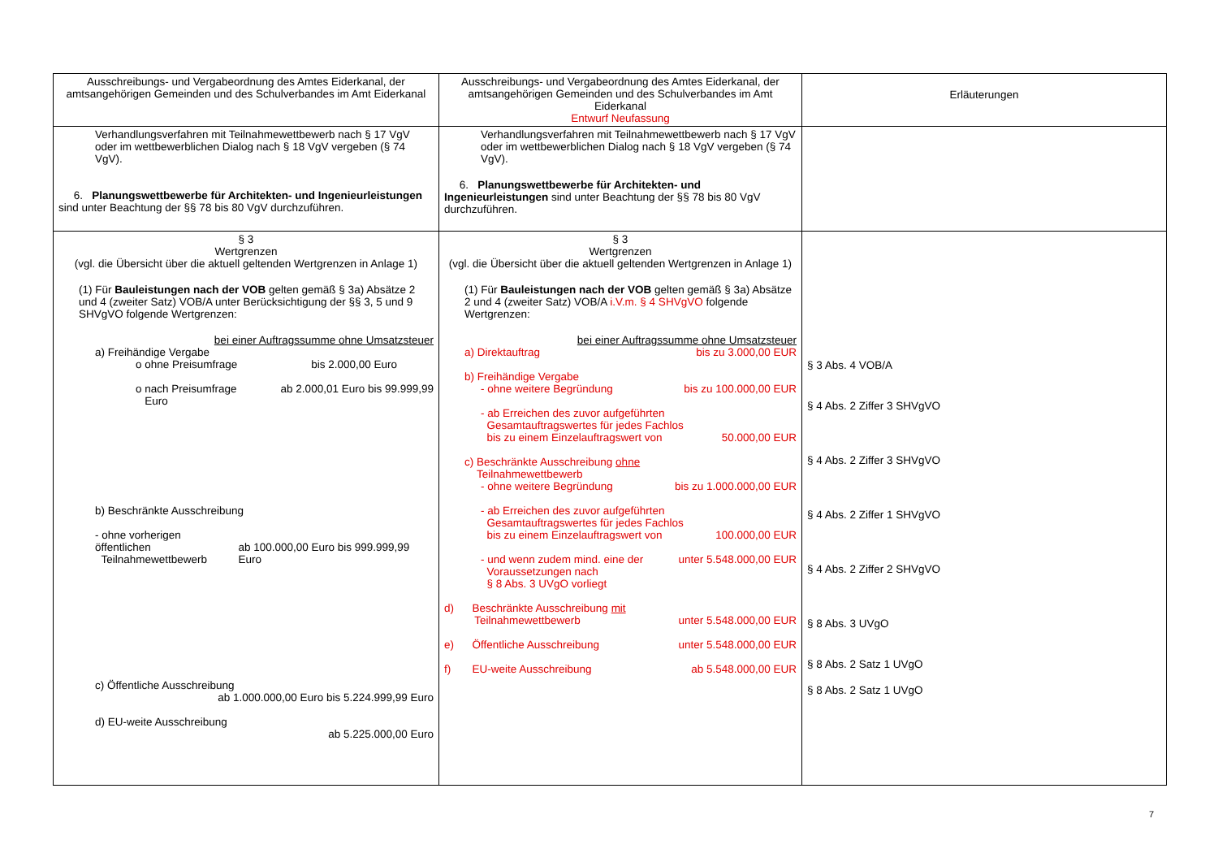| Ausschreibungs- und Vergabeordnung des Amtes Eiderkanal, der amtsangehörigen Gemeinden und des Schulverbandes im Amt Eiderkanal | Ausschreibungs- und Vergabeordnung des Amtes Eiderkanal, der amtsangehörigen Gemeinden und des Schulverbandes im Amt Eiderkanal Entwurf Neufassung | Erläuterungen |
| --- | --- | --- |
| Verhandlungsverfahren mit Teilnahmewettbewerb nach § 17 VgV oder im wettbewerblichen Dialog nach § 18 VgV vergeben (§ 74 VgV). 6. Planungswettbewerbe für Architekten- und Ingenieurleistungen sind unter Beachtung der §§ 78 bis 80 VgV durchzuführen. | Verhandlungsverfahren mit Teilnahmewettbewerb nach § 17 VgV oder im wettbewerblichen Dialog nach § 18 VgV vergeben (§ 74 VgV). 6. Planungswettbewerbe für Architekten- und Ingenieurleistungen sind unter Beachtung der §§ 78 bis 80 VgV durchzuführen. | |
| § 3 Wertgrenzen (vgl. die Übersicht über die aktuell geltenden Wertgrenzen in Anlage 1) (1) Für Bauleistungen nach der VOB gelten gemäß § 3a) Absätze 2 und 4 (zweiter Satz) VOB/A unter Berücksichtigung der §§ 3, 5 und 9 SHVgVO folgende Wertgrenzen: bei einer Auftragssumme ohne Umsatzsteuer a) Freihändige Vergabe o ohne Preisumfrage bis 2.000,00 Euro o nach Preisumfrage Euro ab 2.000,01 Euro bis 99.999,99 b) Beschränkte Ausschreibung - ohne vorherigen öffentlichen Teilnahmewettbewerb ab 100.000,00 Euro bis 999.999,99 Euro c) Öffentliche Ausschreibung ab 1.000.000,00 Euro bis 5.224.999,99 Euro d) EU-weite Ausschreibung ab 5.225.000,00 Euro | § 3 Wertgrenzen (vgl. die Übersicht über die aktuell geltenden Wertgrenzen in Anlage 1) (1) Für Bauleistungen nach der VOB gelten gemäß § 3a) Absätze 2 und 4 (zweiter Satz) VOB/A i.V.m. § 4 SHVgVO folgende Wertgrenzen: bei einer Auftragssumme ohne Umsatzsteuer a) Direktauftrag bis zu 3.000,00 EUR b) Freihändige Vergabe - ohne weitere Begründung bis zu 100.000,00 EUR - ab Erreichen des zuvor aufgeführten Gesamtauftragswertes für jedes Fachlos bis zu einem Einzelauftragswert von 50.000,00 EUR c) Beschränkte Ausschreibung ohne Teilnahmewettbewerb - ohne weitere Begründung bis zu 1.000.000,00 EUR - ab Erreichen des zuvor aufgeführten Gesamtauftragswertes für jedes Fachlos bis zu einem Einzelauftragswert von 100.000,00 EUR - und wenn zudem mind. eine der Voraussetzungen nach § 8 Abs. 3 UVgO vorliegt unter 5.548.000,00 EUR d) Beschränkte Ausschreibung mit Teilnahmewettbewerb unter 5.548.000,00 EUR e) Öffentliche Ausschreibung unter 5.548.000,00 EUR f) EU-weite Ausschreibung ab 5.548.000,00 EUR | § 3 Abs. 4 VOB/A § 4 Abs. 2 Ziffer 3 SHVgVO § 4 Abs. 2 Ziffer 3 SHVgVO § 4 Abs. 2 Ziffer 1 SHVgVO § 4 Abs. 2 Ziffer 2 SHVgVO § 8 Abs. 3 UVgO § 8 Abs. 2 Satz 1 UVgO § 8 Abs. 2 Satz 1 UVgO |
7